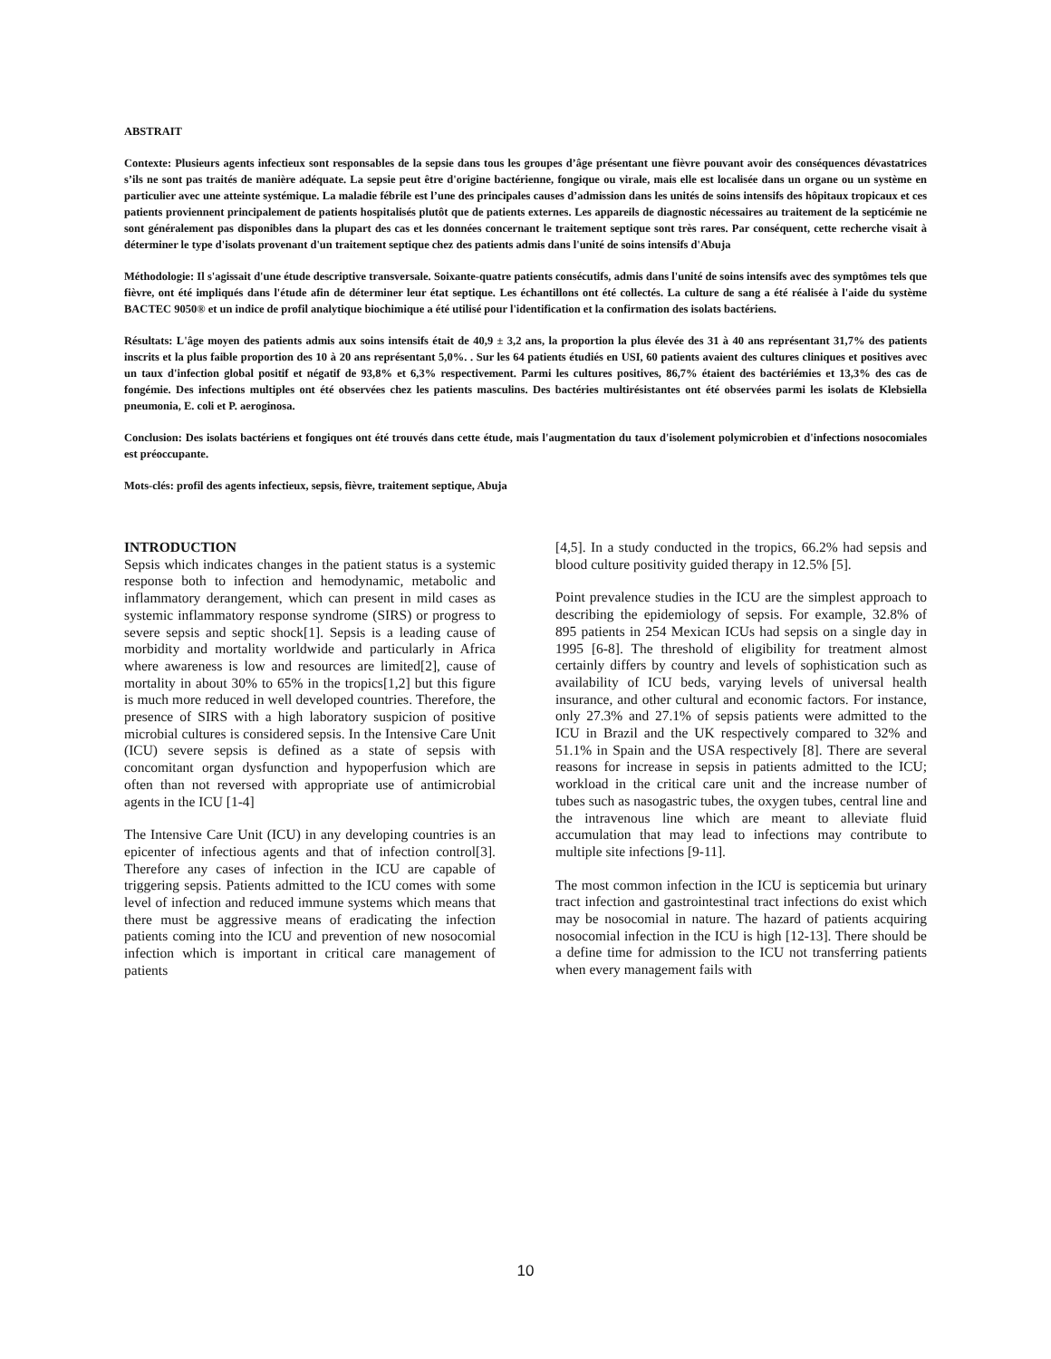ABSTRAIT
Contexte: Plusieurs agents infectieux sont responsables de la sepsie dans tous les groupes d’âge présentant une fièvre pouvant avoir des conséquences dévastatrices s’ils ne sont pas traités de manière adéquate. La sepsie peut être d'origine bactérienne, fongique ou virale, mais elle est localisée dans un organe ou un système en particulier avec une atteinte systémique. La maladie fébrile est l’une des principales causes d’admission dans les unités de soins intensifs des hôpitaux tropicaux et ces patients proviennent principalement de patients hospitalisés plutôt que de patients externes. Les appareils de diagnostic nécessaires au traitement de la septicémie ne sont généralement pas disponibles dans la plupart des cas et les données concernant le traitement septique sont très rares. Par conséquent, cette recherche visait à déterminer le type d'isolats provenant d'un traitement septique chez des patients admis dans l'unité de soins intensifs d'Abuja
Méthodologie: Il s'agissait d'une étude descriptive transversale. Soixante-quatre patients consécutifs, admis dans l'unité de soins intensifs avec des symptômes tels que fièvre, ont été impliqués dans l'étude afin de déterminer leur état septique. Les échantillons ont été collectés. La culture de sang a été réalisée à l'aide du système BACTEC 9050® et un indice de profil analytique biochimique a été utilisé pour l'identification et la confirmation des isolats bactériens.
Résultats: L'âge moyen des patients admis aux soins intensifs était de 40,9 ± 3,2 ans, la proportion la plus élevée des 31 à 40 ans représentant 31,7% des patients inscrits et la plus faible proportion des 10 à 20 ans représentant 5,0%. . Sur les 64 patients étudiés en USI, 60 patients avaient des cultures cliniques et positives avec un taux d'infection global positif et négatif de 93,8% et 6,3% respectivement. Parmi les cultures positives, 86,7% étaient des bactériémies et 13,3% des cas de fongémie. Des infections multiples ont été observées chez les patients masculins. Des bactéries multirésistantes ont été observées parmi les isolats de Klebsiella pneumonia, E. coli et P. aeroginosa.
Conclusion: Des isolats bactériens et fongiques ont été trouvés dans cette étude, mais l'augmentation du taux d'isolement polymicrobien et d'infections nosocomiales est préoccupante.
Mots-clés: profil des agents infectieux, sepsis, fièvre, traitement septique, Abuja
INTRODUCTION
Sepsis which indicates changes in the patient status is a systemic response both to infection and hemodynamic, metabolic and inflammatory derangement, which can present in mild cases as systemic inflammatory response syndrome (SIRS) or progress to severe sepsis and septic shock[1]. Sepsis is a leading cause of morbidity and mortality worldwide and particularly in Africa where awareness is low and resources are limited[2], cause of mortality in about 30% to 65% in the tropics[1,2] but this figure is much more reduced in well developed countries. Therefore, the presence of SIRS with a high laboratory suspicion of positive microbial cultures is considered sepsis. In the Intensive Care Unit (ICU) severe sepsis is defined as a state of sepsis with concomitant organ dysfunction and hypoperfusion which are often than not reversed with appropriate use of antimicrobial agents in the ICU [1-4]
The Intensive Care Unit (ICU) in any developing countries is an epicenter of infectious agents and that of infection control[3]. Therefore any cases of infection in the ICU are capable of triggering sepsis. Patients admitted to the ICU comes with some level of infection and reduced immune systems which means that there must be aggressive means of eradicating the infection patients coming into the ICU and prevention of new nosocomial infection which is important in critical care management of patients
[4,5]. In a study conducted in the tropics, 66.2% had sepsis and blood culture positivity guided therapy in 12.5% [5].
Point prevalence studies in the ICU are the simplest approach to describing the epidemiology of sepsis. For example, 32.8% of 895 patients in 254 Mexican ICUs had sepsis on a single day in 1995 [6-8]. The threshold of eligibility for treatment almost certainly differs by country and levels of sophistication such as availability of ICU beds, varying levels of universal health insurance, and other cultural and economic factors. For instance, only 27.3% and 27.1% of sepsis patients were admitted to the ICU in Brazil and the UK respectively compared to 32% and 51.1% in Spain and the USA respectively [8]. There are several reasons for increase in sepsis in patients admitted to the ICU; workload in the critical care unit and the increase number of tubes such as nasogastric tubes, the oxygen tubes, central line and the intravenous line which are meant to alleviate fluid accumulation that may lead to infections may contribute to multiple site infections [9-11].
The most common infection in the ICU is septicemia but urinary tract infection and gastrointestinal tract infections do exist which may be nosocomial in nature. The hazard of patients acquiring nosocomial infection in the ICU is high [12-13]. There should be a define time for admission to the ICU not transferring patients when every management fails with
10